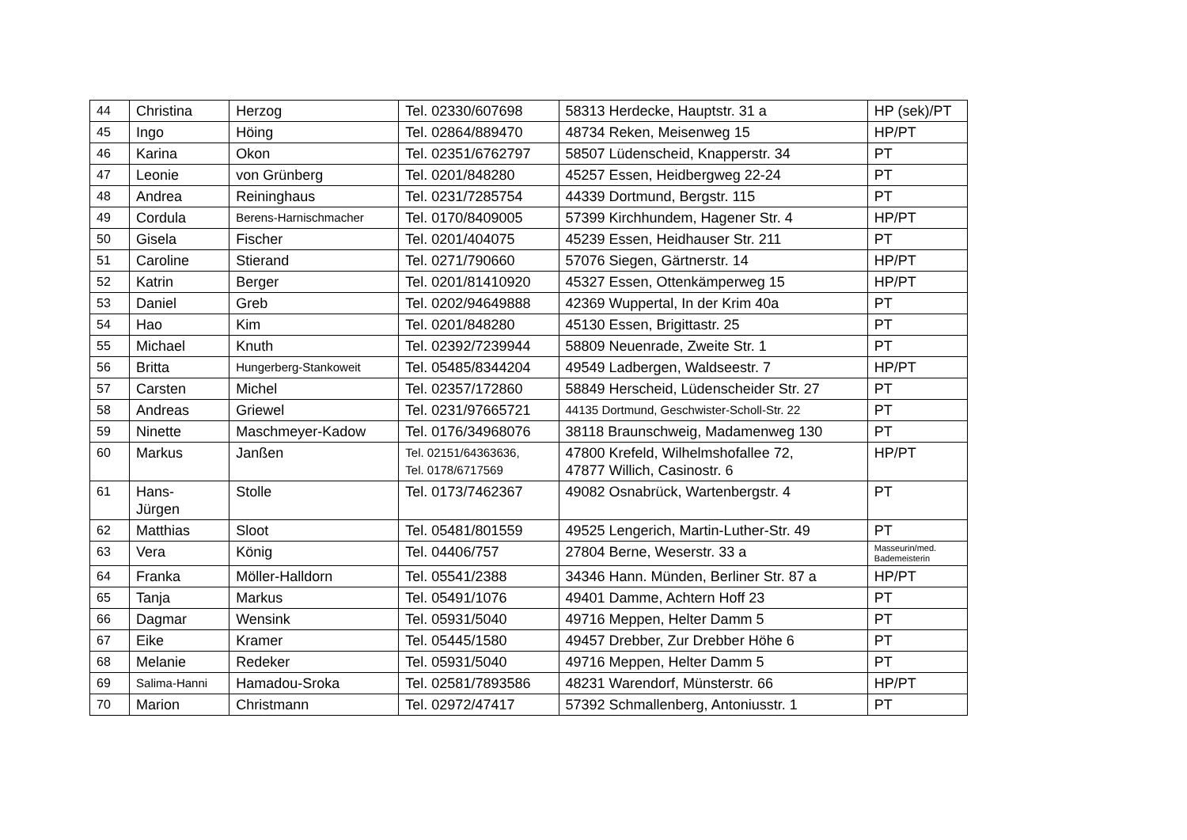| 44 | Christina | Herzog | Tel. 02330/607698 | 58313 Herdecke, Hauptstr. 31 a | HP (sek)/PT |
| 45 | Ingo | Höing | Tel. 02864/889470 | 48734 Reken, Meisenweg 15 | HP/PT |
| 46 | Karina | Okon | Tel. 02351/6762797 | 58507 Lüdenscheid, Knapperstr. 34 | PT |
| 47 | Leonie | von Grünberg | Tel. 0201/848280 | 45257 Essen, Heidbergweg 22-24 | PT |
| 48 | Andrea | Reininghaus | Tel. 0231/7285754 | 44339 Dortmund, Bergstr. 115 | PT |
| 49 | Cordula | Berens-Harnischmacher | Tel. 0170/8409005 | 57399 Kirchhundem, Hagener Str. 4 | HP/PT |
| 50 | Gisela | Fischer | Tel. 0201/404075 | 45239 Essen, Heidhauser Str. 211 | PT |
| 51 | Caroline | Stierand | Tel. 0271/790660 | 57076 Siegen, Gärtnerstr. 14 | HP/PT |
| 52 | Katrin | Berger | Tel. 0201/81410920 | 45327 Essen, Ottenkämperweg 15 | HP/PT |
| 53 | Daniel | Greb | Tel. 0202/94649888 | 42369 Wuppertal, In der Krim 40a | PT |
| 54 | Hao | Kim | Tel. 0201/848280 | 45130 Essen, Brigittastr. 25 | PT |
| 55 | Michael | Knuth | Tel. 02392/7239944 | 58809 Neuenrade, Zweite Str. 1 | PT |
| 56 | Britta | Hungerberg-Stankoweit | Tel. 05485/8344204 | 49549 Ladbergen, Waldseestr. 7 | HP/PT |
| 57 | Carsten | Michel | Tel. 02357/172860 | 58849 Herscheid, Lüdenscheider Str. 27 | PT |
| 58 | Andreas | Griewel | Tel. 0231/97665721 | 44135 Dortmund, Geschwister-Scholl-Str. 22 | PT |
| 59 | Ninette | Maschmeyer-Kadow | Tel. 0176/34968076 | 38118 Braunschweig, Madamenweg 130 | PT |
| 60 | Markus | Janßen | Tel. 02151/64363636, Tel. 0178/6717569 | 47800 Krefeld, Wilhelmshofallee 72, 47877 Willich, Casinostr. 6 | HP/PT |
| 61 | Hans- Jürgen | Stolle | Tel. 0173/7462367 | 49082 Osnabrück, Wartenbergstr. 4 | PT |
| 62 | Matthias | Sloot | Tel. 05481/801559 | 49525 Lengerich, Martin-Luther-Str. 49 | PT |
| 63 | Vera | König | Tel. 04406/757 | 27804 Berne, Weserstr. 33 a | Masseurin/med. Bademeisterin |
| 64 | Franka | Möller-Halldorn | Tel. 05541/2388 | 34346 Hann. Münden, Berliner Str. 87 a | HP/PT |
| 65 | Tanja | Markus | Tel. 05491/1076 | 49401 Damme, Achtern Hoff 23 | PT |
| 66 | Dagmar | Wensink | Tel. 05931/5040 | 49716 Meppen, Helter Damm 5 | PT |
| 67 | Eike | Kramer | Tel. 05445/1580 | 49457 Drebber, Zur Drebber Höhe 6 | PT |
| 68 | Melanie | Redeker | Tel. 05931/5040 | 49716 Meppen, Helter Damm 5 | PT |
| 69 | Salima-Hanni | Hamadou-Sroka | Tel. 02581/7893586 | 48231 Warendorf, Münsterstr. 66 | HP/PT |
| 70 | Marion | Christmann | Tel. 02972/47417 | 57392 Schmallenberg, Antoniusstr. 1 | PT |